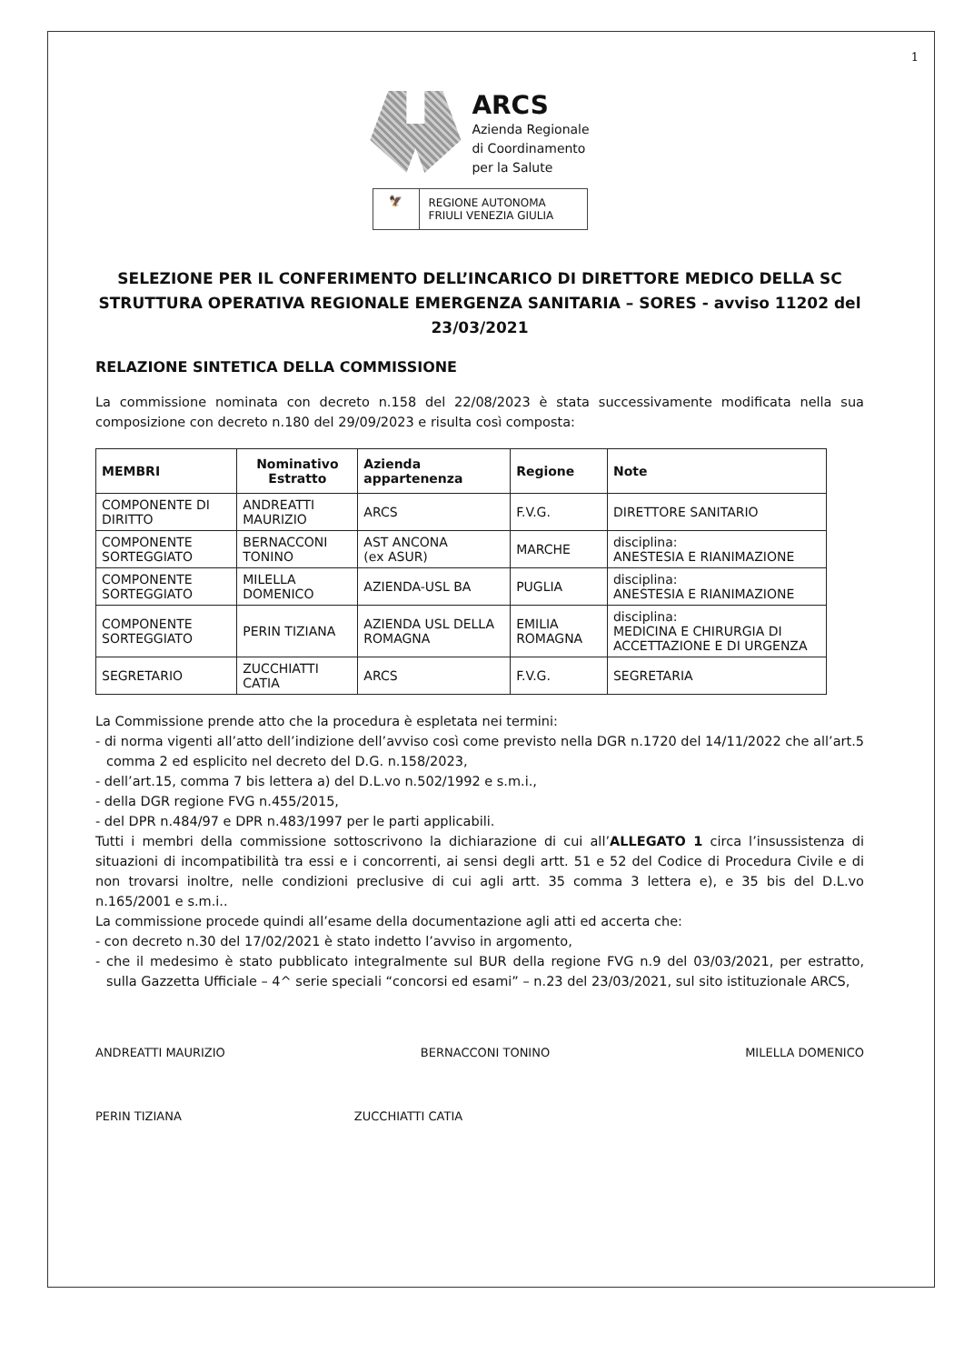1
ARCS
Azienda Regionale
di Coordinamento
per la Salute
🦅 REGIONE AUTONOMA
FRIULI VENEZIA GIULIA
SELEZIONE PER IL CONFERIMENTO DELL’INCARICO DI DIRETTORE MEDICO DELLA SC STRUTTURA OPERATIVA REGIONALE EMERGENZA SANITARIA – SORES - avviso 11202 del 23/03/2021
RELAZIONE SINTETICA DELLA COMMISSIONE
La commissione nominata con decreto n.158 del 22/08/2023 è stata successivamente modificata nella sua composizione con decreto n.180 del 29/09/2023 e risulta così composta:
| MEMBRI | Nominativo Estratto | Azienda appartenenza | Regione | Note |
| --- | --- | --- | --- | --- |
| COMPONENTE DI DIRITTO | ANDREATTI MAURIZIO | ARCS | F.V.G. | DIRETTORE SANITARIO |
| COMPONENTE SORTEGGIATO | BERNACCONI TONINO | AST ANCONA (ex ASUR) | MARCHE | disciplina: ANESTESIA E RIANIMAZIONE |
| COMPONENTE SORTEGGIATO | MILELLA DOMENICO | AZIENDA-USL BA | PUGLIA | disciplina: ANESTESIA E RIANIMAZIONE |
| COMPONENTE SORTEGGIATO | PERIN TIZIANA | AZIENDA USL DELLA ROMAGNA | EMILIA ROMAGNA | disciplina: MEDICINA E CHIRURGIA DI ACCETTAZIONE E DI URGENZA |
| SEGRETARIO | ZUCCHIATTI CATIA | ARCS | F.V.G. | SEGRETARIA |
La Commissione prende atto che la procedura è espletata nei termini:
- di norma vigenti all’atto dell’indizione dell’avviso così come previsto nella DGR n.1720 del 14/11/2022 che all’art.5 comma 2 ed esplicito nel decreto del D.G. n.158/2023,
- dell’art.15, comma 7 bis lettera a) del D.L.vo n.502/1992 e s.m.i.,
- della DGR regione FVG n.455/2015,
- del DPR n.484/97 e DPR n.483/1997 per le parti applicabili.
Tutti i membri della commissione sottoscrivono la dichiarazione di cui all’ALLEGATO 1 circa l’insussistenza di situazioni di incompatibilità tra essi e i concorrenti, ai sensi degli artt. 51 e 52 del Codice di Procedura Civile e di non trovarsi inoltre, nelle condizioni preclusive di cui agli artt. 35 comma 3 lettera e), e 35 bis del D.L.vo n.165/2001 e s.m.i..
La commissione procede quindi all’esame della documentazione agli atti ed accerta che:
- con decreto n.30 del 17/02/2021 è stato indetto l’avviso in argomento,
- che il medesimo è stato pubblicato integralmente sul BUR della regione FVG n.9 del 03/03/2021, per estratto, sulla Gazzetta Ufficiale – 4^ serie speciali “concorsi ed esami” – n.23 del 23/03/2021, sul sito istituzionale ARCS,
ANDREATTI MAURIZIO BERNACCONI TONINO MILELLA DOMENICO
PERIN TIZIANA ZUCCHIATTI CATIA